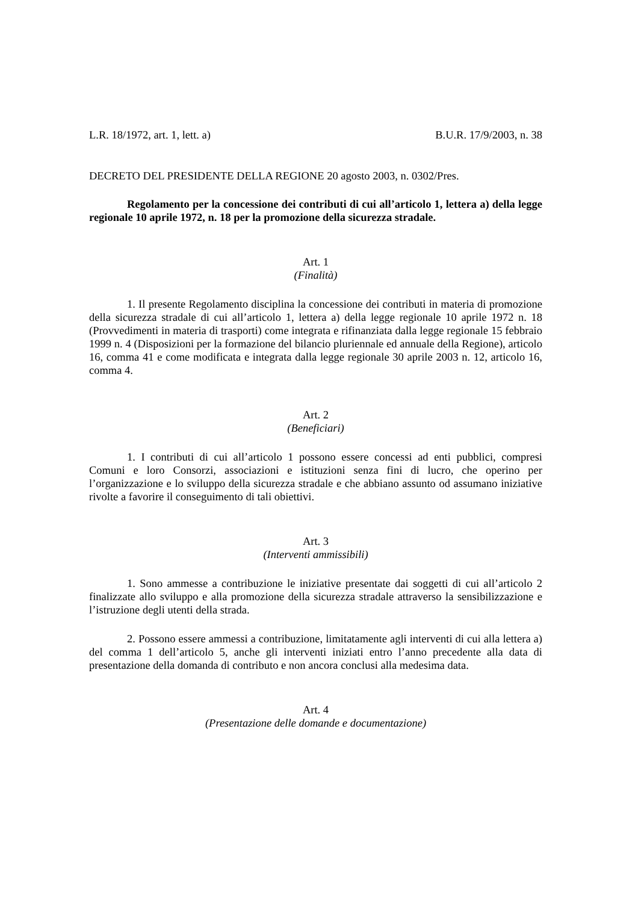L.R. 18/1972, art. 1, lett. a) B.U.R. 17/9/2003, n. 38
DECRETO DEL PRESIDENTE DELLA REGIONE 20 agosto 2003, n. 0302/Pres.
Regolamento per la concessione dei contributi di cui all’articolo 1, lettera a) della legge regionale 10 aprile 1972, n. 18 per la promozione della sicurezza stradale.
Art. 1
(Finalità)
1. Il presente Regolamento disciplina la concessione dei contributi in materia di promozione della sicurezza stradale di cui all’articolo 1, lettera a) della legge regionale 10 aprile 1972 n. 18 (Provvedimenti in materia di trasporti) come integrata e rifinanziata dalla legge regionale 15 febbraio 1999 n. 4 (Disposizioni per la formazione del bilancio pluriennale ed annuale della Regione), articolo 16, comma 41 e come modificata e integrata dalla legge regionale 30 aprile 2003 n. 12, articolo 16, comma 4.
Art. 2
(Beneficiari)
1. I contributi di cui all’articolo 1 possono essere concessi ad enti pubblici, compresi Comuni e loro Consorzi, associazioni e istituzioni senza fini di lucro, che operino per l’organizzazione e lo sviluppo della sicurezza stradale e che abbiano assunto od assumano iniziative rivolte a favorire il conseguimento di tali obiettivi.
Art. 3
(Interventi ammissibili)
1. Sono ammesse a contribuzione le iniziative presentate dai soggetti di cui all’articolo 2 finalizzate allo sviluppo e alla promozione della sicurezza stradale attraverso la sensibilizzazione e l’istruzione degli utenti della strada.
2. Possono essere ammessi a contribuzione, limitatamente agli interventi di cui alla lettera a) del comma 1 dell’articolo 5, anche gli interventi iniziati entro l’anno precedente alla data di presentazione della domanda di contributo e non ancora conclusi alla medesima data.
Art. 4
(Presentazione delle domande e documentazione)